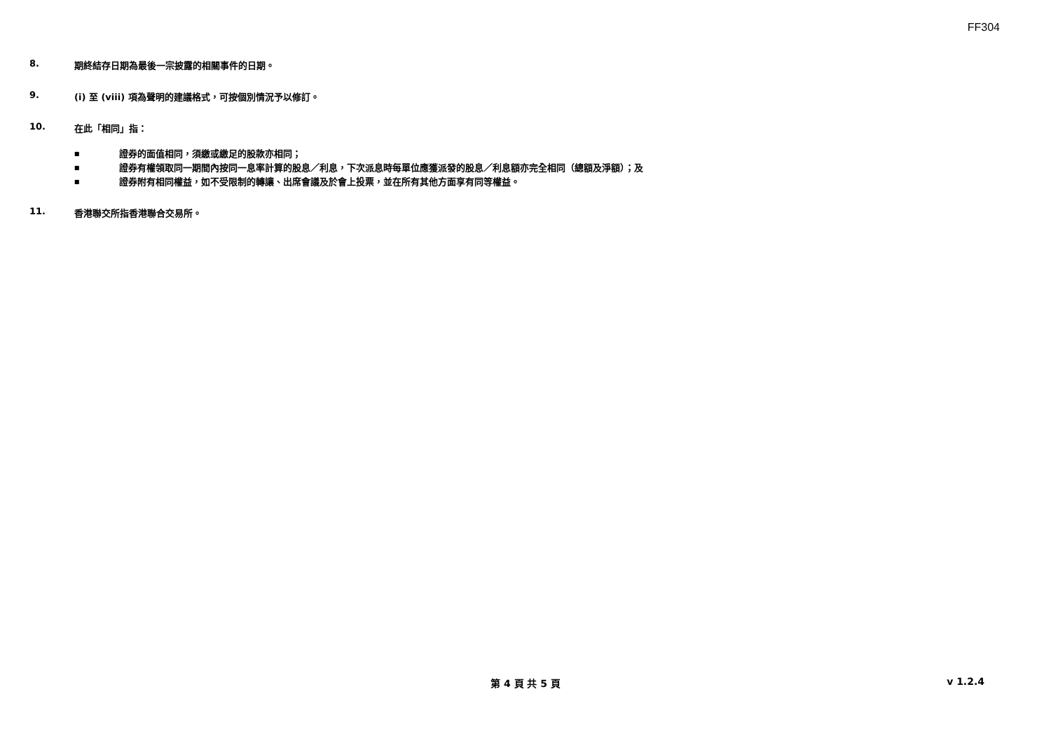FF304
8. 期終結存日期為最後一宗披露的相關事件的日期。
9. (i) 至 (viii) 項為聲明的建議格式，可按個別情況予以修訂。
10. 在此「相同」指：
■ 證券的面值相同，須繳或繳足的股款亦相同；
■ 證券有權領取同一期間內按同一息率計算的股息／利息，下次派息時每單位應獲派發的股息／利息額亦完全相同（總額及淨額）；及
■ 證券附有相同權益，如不受限制的轉讓、出席會議及於會上投票，並在所有其他方面享有同等權益。
11. 香港聯交所指香港聯合交易所。
第 4 頁 共 5 頁
v 1.2.4